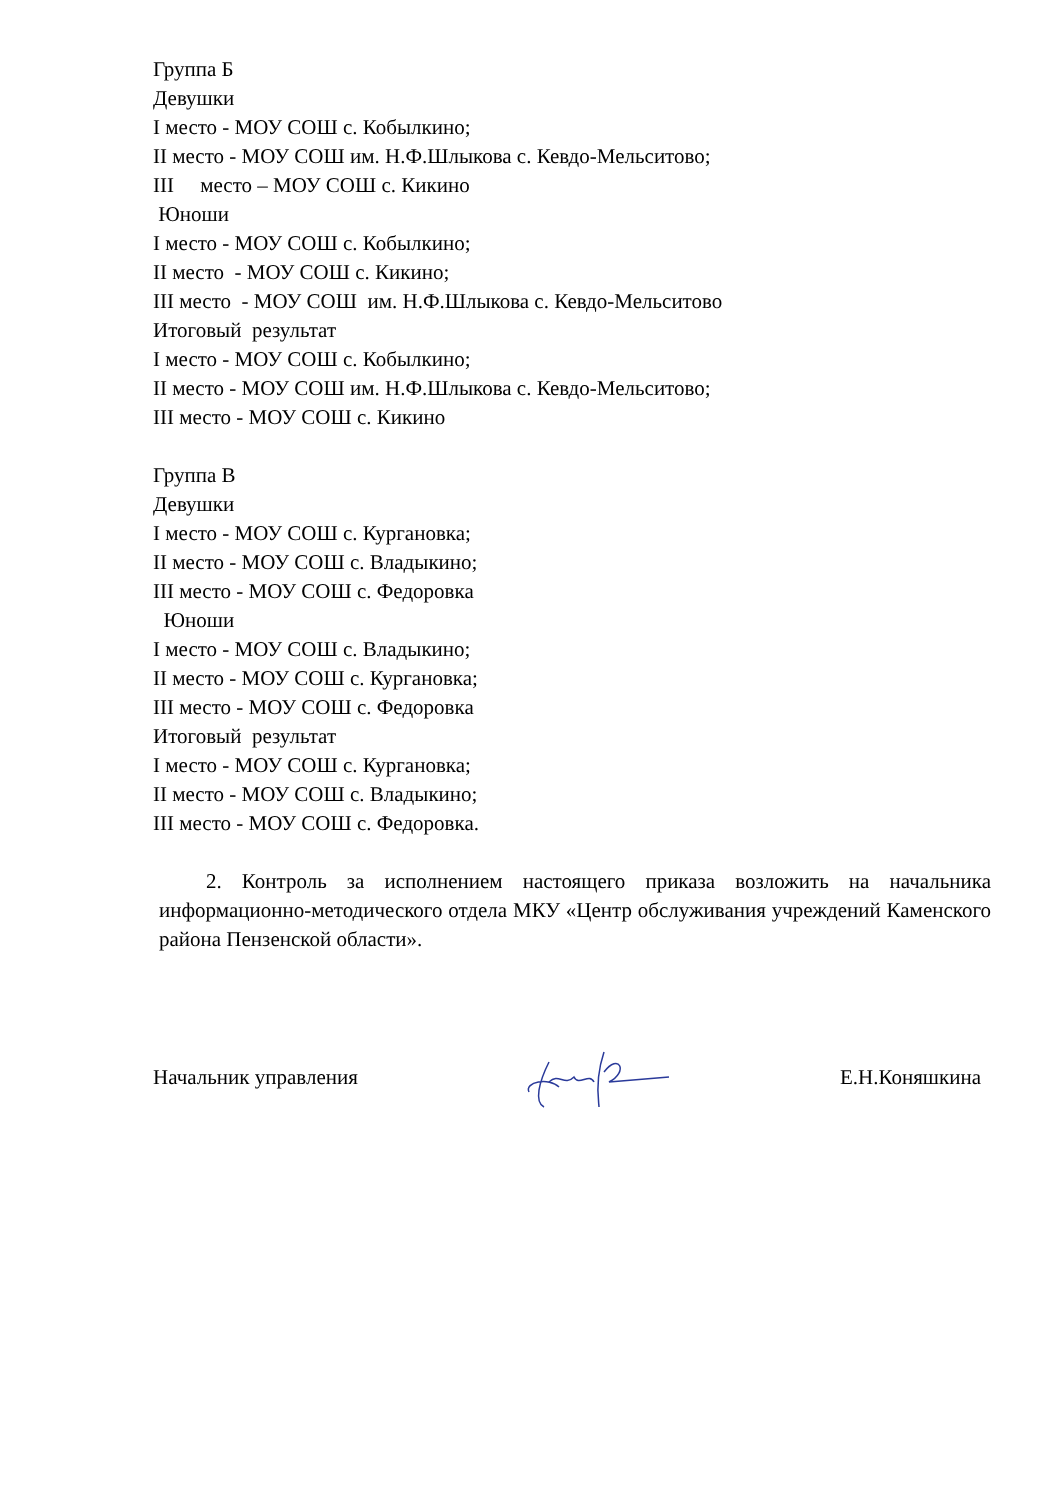Группа Б
Девушки
I место - МОУ СОШ с. Кобылкино;
II место - МОУ СОШ им. Н.Ф.Шлыкова с. Кевдо-Мельситово;
III место – МОУ СОШ с. Кикино
Юноши
I место - МОУ СОШ с. Кобылкино;
II место - МОУ СОШ с. Кикино;
III место - МОУ СОШ им. Н.Ф.Шлыкова с. Кевдо-Мельситово
Итоговый результат
I место - МОУ СОШ с. Кобылкино;
II место - МОУ СОШ им. Н.Ф.Шлыкова с. Кевдо-Мельситово;
III место - МОУ СОШ с. Кикино
Группа В
Девушки
I место - МОУ СОШ с. Кургановка;
II место - МОУ СОШ с. Владыкино;
III место - МОУ СОШ с. Федоровка
Юноши
I место - МОУ СОШ с. Владыкино;
II место - МОУ СОШ с. Кургановка;
III место - МОУ СОШ с. Федоровка
Итоговый результат
I место - МОУ СОШ с. Кургановка;
II место - МОУ СОШ с. Владыкино;
III место - МОУ СОШ с. Федоровка.
2. Контроль за исполнением настоящего приказа возложить на начальника информационно-методического отдела МКУ «Центр обслуживания учреждений Каменского района Пензенской области».
Начальник управления Е.Н.Коняшкина